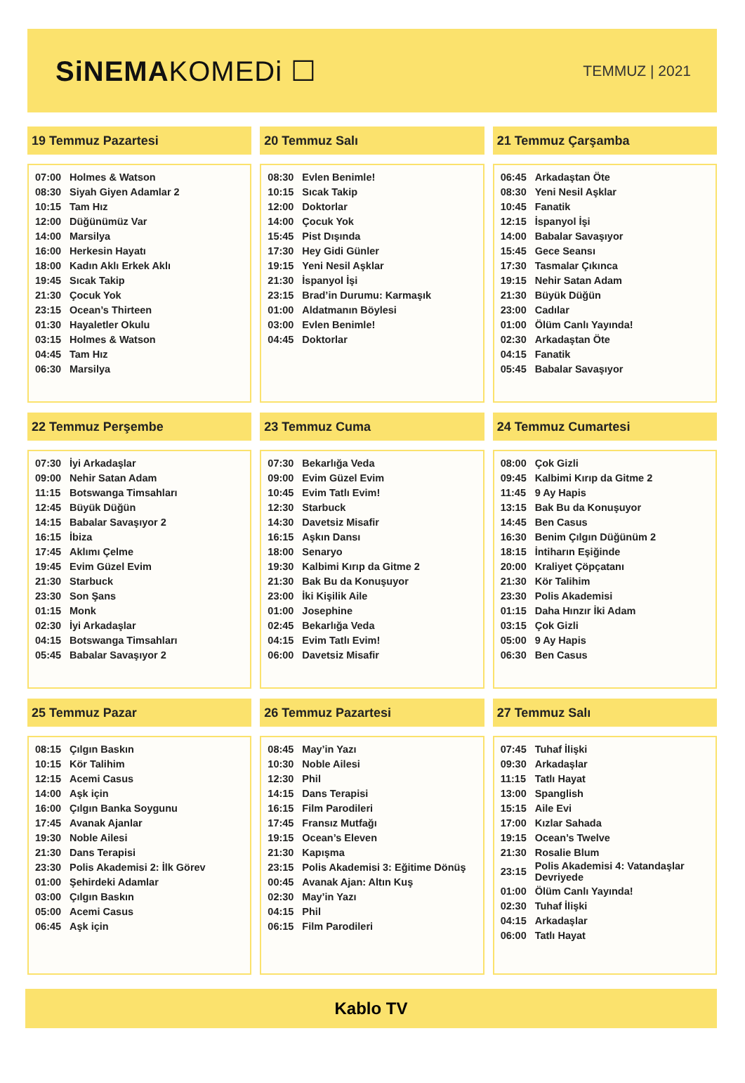SiNEMAKOMEDi ☐
TEMMUZ | 2021
19 Temmuz Pazartesi
| 07:00 | Holmes & Watson |
| 08:30 | Siyah Giyen Adamlar 2 |
| 10:15 | Tam Hız |
| 12:00 | Düğünümüz Var |
| 14:00 | Marsilya |
| 16:00 | Herkesin Hayatı |
| 18:00 | Kadın Aklı Erkek Aklı |
| 19:45 | Sıcak Takip |
| 21:30 | Çocuk Yok |
| 23:15 | Ocean’s Thirteen |
| 01:30 | Hayaletler Okulu |
| 03:15 | Holmes & Watson |
| 04:45 | Tam Hız |
| 06:30 | Marsilya |
20 Temmuz Salı
| 08:30 | Evlen Benimle! |
| 10:15 | Sıcak Takip |
| 12:00 | Doktorlar |
| 14:00 | Çocuk Yok |
| 15:45 | Pist Dışında |
| 17:30 | Hey Gidi Günler |
| 19:15 | Yeni Nesil Aşklar |
| 21:30 | İspanyol İşi |
| 23:15 | Brad’in Durumu: Karmaşık |
| 01:00 | Aldatmanın Böylesi |
| 03:00 | Evlen Benimle! |
| 04:45 | Doktorlar |
21 Temmuz Çarşamba
| 06:45 | Arkadaştan Öte |
| 08:30 | Yeni Nesil Aşklar |
| 10:45 | Fanatik |
| 12:15 | İspanyol İşi |
| 14:00 | Babalar Savaşıyor |
| 15:45 | Gece Seansı |
| 17:30 | Tasmalar Çıkınca |
| 19:15 | Nehir Satan Adam |
| 21:30 | Büyük Düğün |
| 23:00 | Cadılar |
| 01:00 | Ölüm Canlı Yayında! |
| 02:30 | Arkadaştan Öte |
| 04:15 | Fanatik |
| 05:45 | Babalar Savaşıyor |
22 Temmuz Perşembe
| 07:30 | İyi Arkadaşlar |
| 09:00 | Nehir Satan Adam |
| 11:15 | Botswanga Timsahları |
| 12:45 | Büyük Düğün |
| 14:15 | Babalar Savaşıyor 2 |
| 16:15 | İbiza |
| 17:45 | Aklımı Çelme |
| 19:45 | Evim Güzel Evim |
| 21:30 | Starbuck |
| 23:30 | Son Şans |
| 01:15 | Monk |
| 02:30 | İyi Arkadaşlar |
| 04:15 | Botswanga Timsahları |
| 05:45 | Babalar Savaşıyor 2 |
23 Temmuz Cuma
| 07:30 | Bekarlığa Veda |
| 09:00 | Evim Güzel Evim |
| 10:45 | Evim Tatlı Evim! |
| 12:30 | Starbuck |
| 14:30 | Davetsiz Misafir |
| 16:15 | Aşkın Dansı |
| 18:00 | Senaryo |
| 19:30 | Kalbimi Kırıp da Gitme 2 |
| 21:30 | Bak Bu da Konuşuyor |
| 23:00 | İki Kişilik Aile |
| 01:00 | Josephine |
| 02:45 | Bekarlığa Veda |
| 04:15 | Evim Tatlı Evim! |
| 06:00 | Davetsiz Misafir |
24 Temmuz Cumartesi
| 08:00 | Çok Gizli |
| 09:45 | Kalbimi Kırıp da Gitme 2 |
| 11:45 | 9 Ay Hapis |
| 13:15 | Bak Bu da Konuşuyor |
| 14:45 | Ben Casus |
| 16:30 | Benim Çılgın Düğünüm 2 |
| 18:15 | İntiharın Eşiğinde |
| 20:00 | Kraliyet Çöpçatanı |
| 21:30 | Kör Talihim |
| 23:30 | Polis Akademisi |
| 01:15 | Daha Hınzır İki Adam |
| 03:15 | Çok Gizli |
| 05:00 | 9 Ay Hapis |
| 06:30 | Ben Casus |
25 Temmuz Pazar
| 08:15 | Çılgın Baskın |
| 10:15 | Kör Talihim |
| 12:15 | Acemi Casus |
| 14:00 | Aşk için |
| 16:00 | Çılgın Banka Soygunu |
| 17:45 | Avanak Ajanlar |
| 19:30 | Noble Ailesi |
| 21:30 | Dans Terapisi |
| 23:30 | Polis Akademisi 2: İlk Görev |
| 01:00 | Şehirdeki Adamlar |
| 03:00 | Çılgın Baskın |
| 05:00 | Acemi Casus |
| 06:45 | Aşk için |
26 Temmuz Pazartesi
| 08:45 | May’in Yazı |
| 10:30 | Noble Ailesi |
| 12:30 | Phil |
| 14:15 | Dans Terapisi |
| 16:15 | Film Parodileri |
| 17:45 | Fransız Mutfağı |
| 19:15 | Ocean’s Eleven |
| 21:30 | Kapışma |
| 23:15 | Polis Akademisi 3: Eğitime Dönüş |
| 00:45 | Avanak Ajan: Altın Kuş |
| 02:30 | May’in Yazı |
| 04:15 | Phil |
| 06:15 | Film Parodileri |
27 Temmuz Salı
| 07:45 | Tuhaf İlişki |
| 09:30 | Arkadaşlar |
| 11:15 | Tatlı Hayat |
| 13:00 | Spanglish |
| 15:15 | Aile Evi |
| 17:00 | Kızlar Sahada |
| 19:15 | Ocean’s Twelve |
| 21:30 | Rosalie Blum |
| 23:15 | Polis Akademisi 4: Vatandaşlar Devriyede |
| 01:00 | Ölüm Canlı Yayında! |
| 02:30 | Tuhaf İlişki |
| 04:15 | Arkadaşlar |
| 06:00 | Tatlı Hayat |
Kablo TV